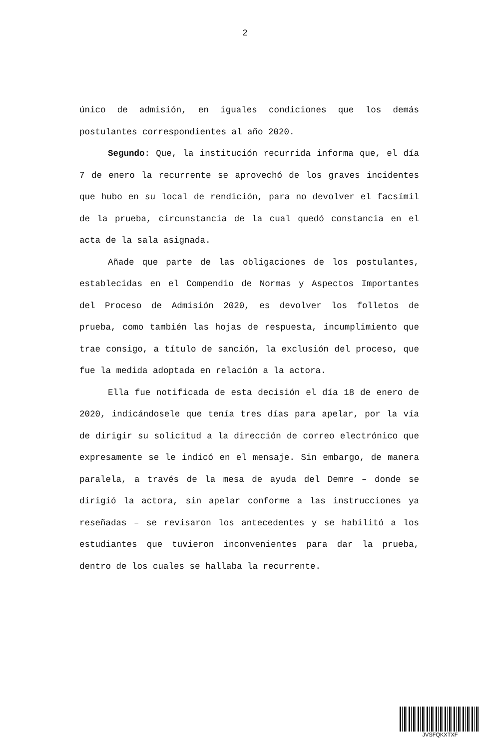2
único de admisión, en iguales condiciones que los demás postulantes correspondientes al año 2020.
Segundo: Que, la institución recurrida informa que, el día 7 de enero la recurrente se aprovechó de los graves incidentes que hubo en su local de rendición, para no devolver el facsímil de la prueba, circunstancia de la cual quedó constancia en el acta de la sala asignada.
Añade que parte de las obligaciones de los postulantes, establecidas en el Compendio de Normas y Aspectos Importantes del Proceso de Admisión 2020, es devolver los folletos de prueba, como también las hojas de respuesta, incumplimiento que trae consigo, a título de sanción, la exclusión del proceso, que fue la medida adoptada en relación a la actora.
Ella fue notificada de esta decisión el día 18 de enero de 2020, indicándosele que tenía tres días para apelar, por la vía de dirigir su solicitud a la dirección de correo electrónico que expresamente se le indicó en el mensaje. Sin embargo, de manera paralela, a través de la mesa de ayuda del Demre – donde se dirigió la actora, sin apelar conforme a las instrucciones ya reseñadas – se revisaron los antecedentes y se habilitó a los estudiantes que tuvieron inconvenientes para dar la prueba, dentro de los cuales se hallaba la recurrente.
JVSFQKXTXF